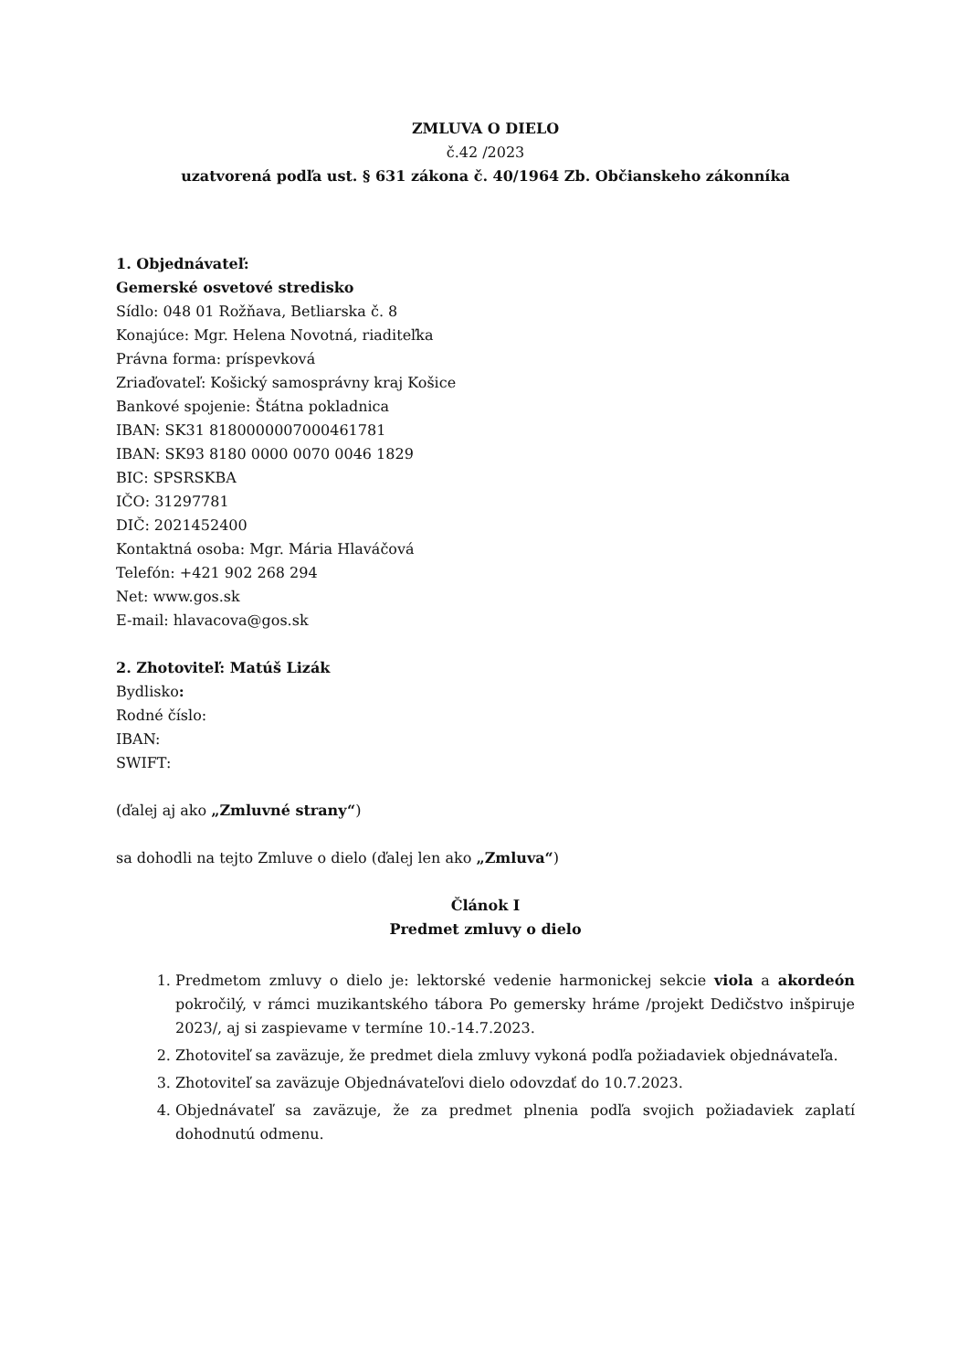ZMLUVA O DIELO
č.42 /2023
uzatvorená podľa ust. § 631 zákona č. 40/1964 Zb. Občianskeho zákonníka
1. Objednávateľ:
Gemerské osvetové stredisko
Sídlo: 048 01 Rožňava, Betliarska č. 8
Konajúce: Mgr. Helena Novotná, riaditeľka
Právna forma: príspevková
Zriaďovateľ: Košický samosprávny kraj Košice
Bankové spojenie: Štátna pokladnica
IBAN: SK31 8180000007000461781
IBAN: SK93 8180 0000 0070 0046 1829
BIC: SPSRSKBA
IČO: 31297781
DIČ: 2021452400
Kontaktná osoba: Mgr. Mária Hlaváčová
Telefón: +421 902 268 294
Net: www.gos.sk
E-mail: hlavacova@gos.sk
2. Zhotoviteľ: Matúš Lizák
Bydlisko:
Rodné číslo:
IBAN:
SWIFT:
(ďalej aj ako „Zmluvné strany“)
sa dohodli na tejto Zmluve o dielo (ďalej len ako „Zmluva“)
Článok I
Predmet zmluvy o dielo
1. Predmetom zmluvy o dielo je: lektorské vedenie harmonickej sekcie viola a akordeón pokročilý, v rámci muzikantského tábora Po gemersky hráme /projekt Dedičstvo inšpiruje 2023/, aj si zaspievame v termíne 10.-14.7.2023.
2. Zhotoviteľ sa zaväzuje, že predmet diela zmluvy vykoná podľa požiadaviek objednávateľa.
3. Zhotoviteľ sa zaväzuje Objednávateľovi dielo odovzdať do 10.7.2023.
4. Objednávateľ sa zaväzuje, že za predmet plnenia podľa svojich požiadaviek zaplatí dohodnutú odmenu.